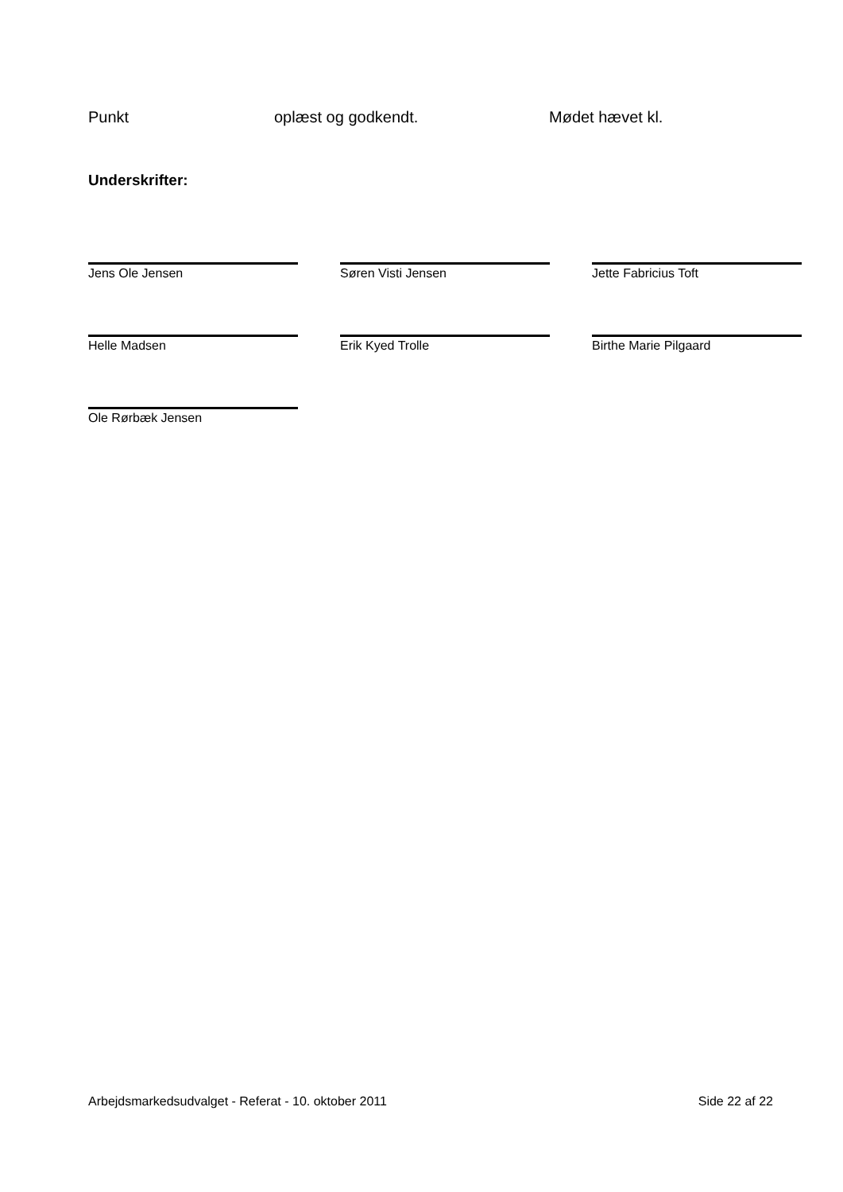Punkt oplæst og godkendt. Mødet hævet kl.
Underskrifter:
Jens Ole Jensen Søren Visti Jensen Jette Fabricius Toft
Helle Madsen Erik Kyed Trolle Birthe Marie Pilgaard
Ole Rørbæk Jensen
Arbejdsmarkedsudvalget - Referat - 10. oktober 2011 Side 22 af 22